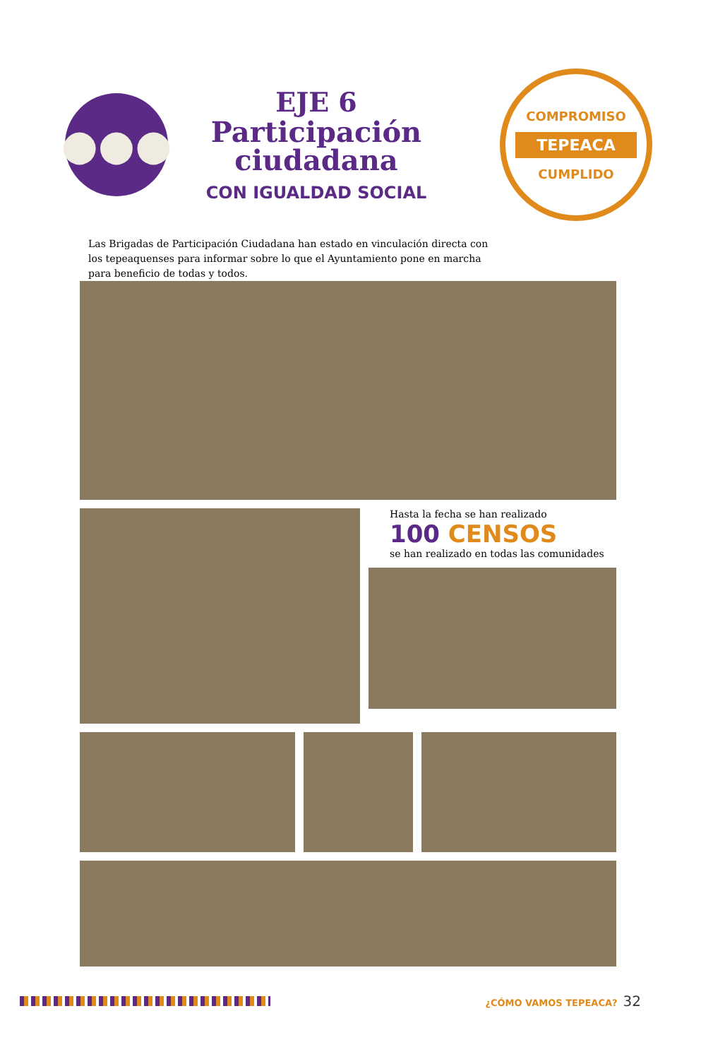●●●
EJE 6
Participación
ciudadana
CON IGUALDAD SOCIAL
COMPROMISO
TEPEACA
CUMPLIDO
Las Brigadas de Participación Ciudadana han estado en vinculación directa con los tepeaquenses para informar sobre lo que el Ayuntamiento pone en marcha para beneficio de todas y todos.
Hasta la fecha se han realizado
100 CENSOS
se han realizado en todas las comunidades
¿CÓMO VAMOS TEPEACA? 32